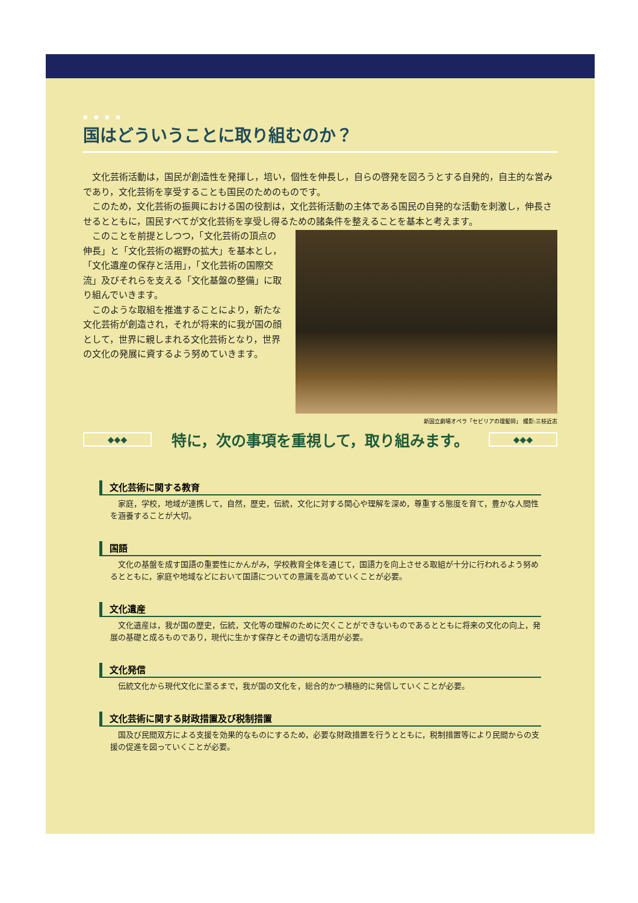■ ■ ■ ■
国はどういうことに取り組むのか？
文化芸術活動は，国民が創造性を発揮し，培い，個性を伸長し，自らの啓発を図ろうとする自発的，自主的な営みであり，文化芸術を享受することも国民のためのものです。
このため，文化芸術の振興における国の役割は，文化芸術活動の主体である国民の自発的な活動を刺激し，伸長させるとともに，国民すべてが文化芸術を享受し得るための諸条件を整えることを基本と考えます。
新国立劇場オペラ「セビリアの理髪師」 撮影:三枝近志
このことを前提としつつ，「文化芸術の頂点の伸長」と「文化芸術の裾野の拡大」を基本とし，「文化遺産の保存と活用」，「文化芸術の国際交流」及びそれらを支える「文化基盤の整備」に取り組んでいきます。
このような取組を推進することにより，新たな文化芸術が創造され，それが将来的に我が国の顔として，世界に親しまれる文化芸術となり，世界の文化の発展に資するよう努めていきます。
◆◆◆ 特に，次の事項を重視して，取り組みます。 ◆◆◆
文化芸術に関する教育
家庭，学校，地域が連携して，自然，歴史，伝統，文化に対する関心や理解を深め，尊重する態度を育て，豊かな人間性を涵養することが大切。
国語
文化の基盤を成す国語の重要性にかんがみ，学校教育全体を通じて，国語力を向上させる取組が十分に行われるよう努めるとともに，家庭や地域などにおいて国語についての意識を高めていくことが必要。
文化遺産
文化遺産は，我が国の歴史，伝統，文化等の理解のために欠くことができないものであるとともに将来の文化の向上，発展の基礎と成るものであり，現代に生かす保存とその適切な活用が必要。
文化発信
伝統文化から現代文化に至るまで，我が国の文化を，総合的かつ積極的に発信していくことが必要。
文化芸術に関する財政措置及び税制措置
国及び民間双方による支援を効果的なものにするため，必要な財政措置を行うとともに，税制措置等により民間からの支援の促進を図っていくことが必要。